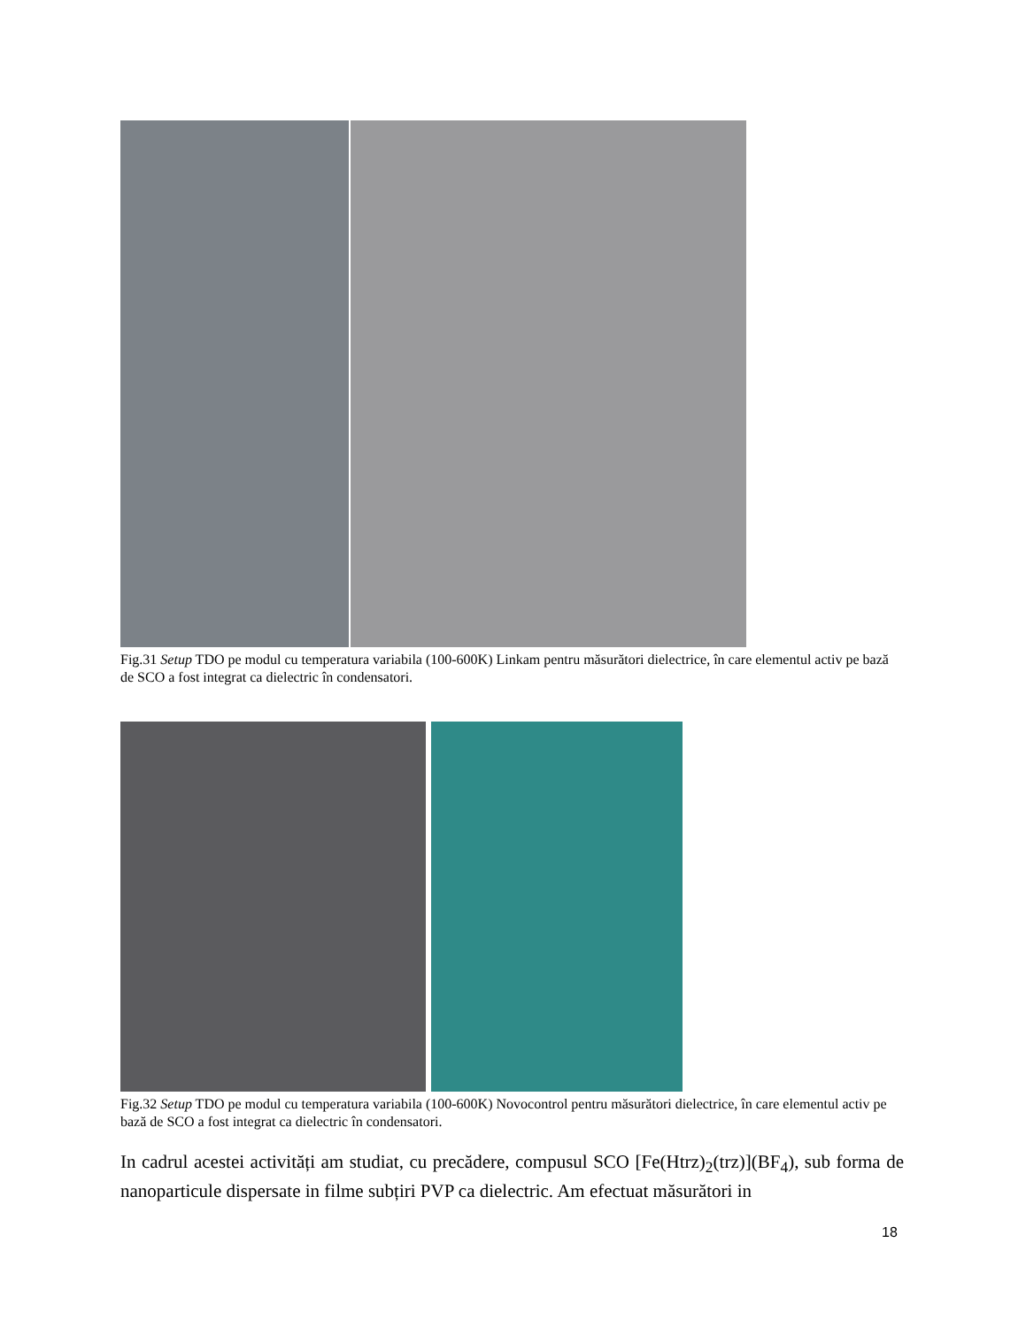Fig.31 Setup TDO pe modul cu temperatura variabila (100-600K) Linkam pentru măsurători dielectrice, în care elementul activ pe bază de SCO a fost integrat ca dielectric în condensatori.
Fig.32 Setup TDO pe modul cu temperatura variabila (100-600K) Novocontrol pentru măsurători dielectrice, în care elementul activ pe bază de SCO a fost integrat ca dielectric în condensatori.
In cadrul acestei activități am studiat, cu precădere, compusul SCO [Fe(Htrz)<sub>2</sub>(trz)](BF<sub>4</sub>), sub forma de nanoparticule dispersate in filme subțiri PVP ca dielectric. Am efectuat măsurători in
18